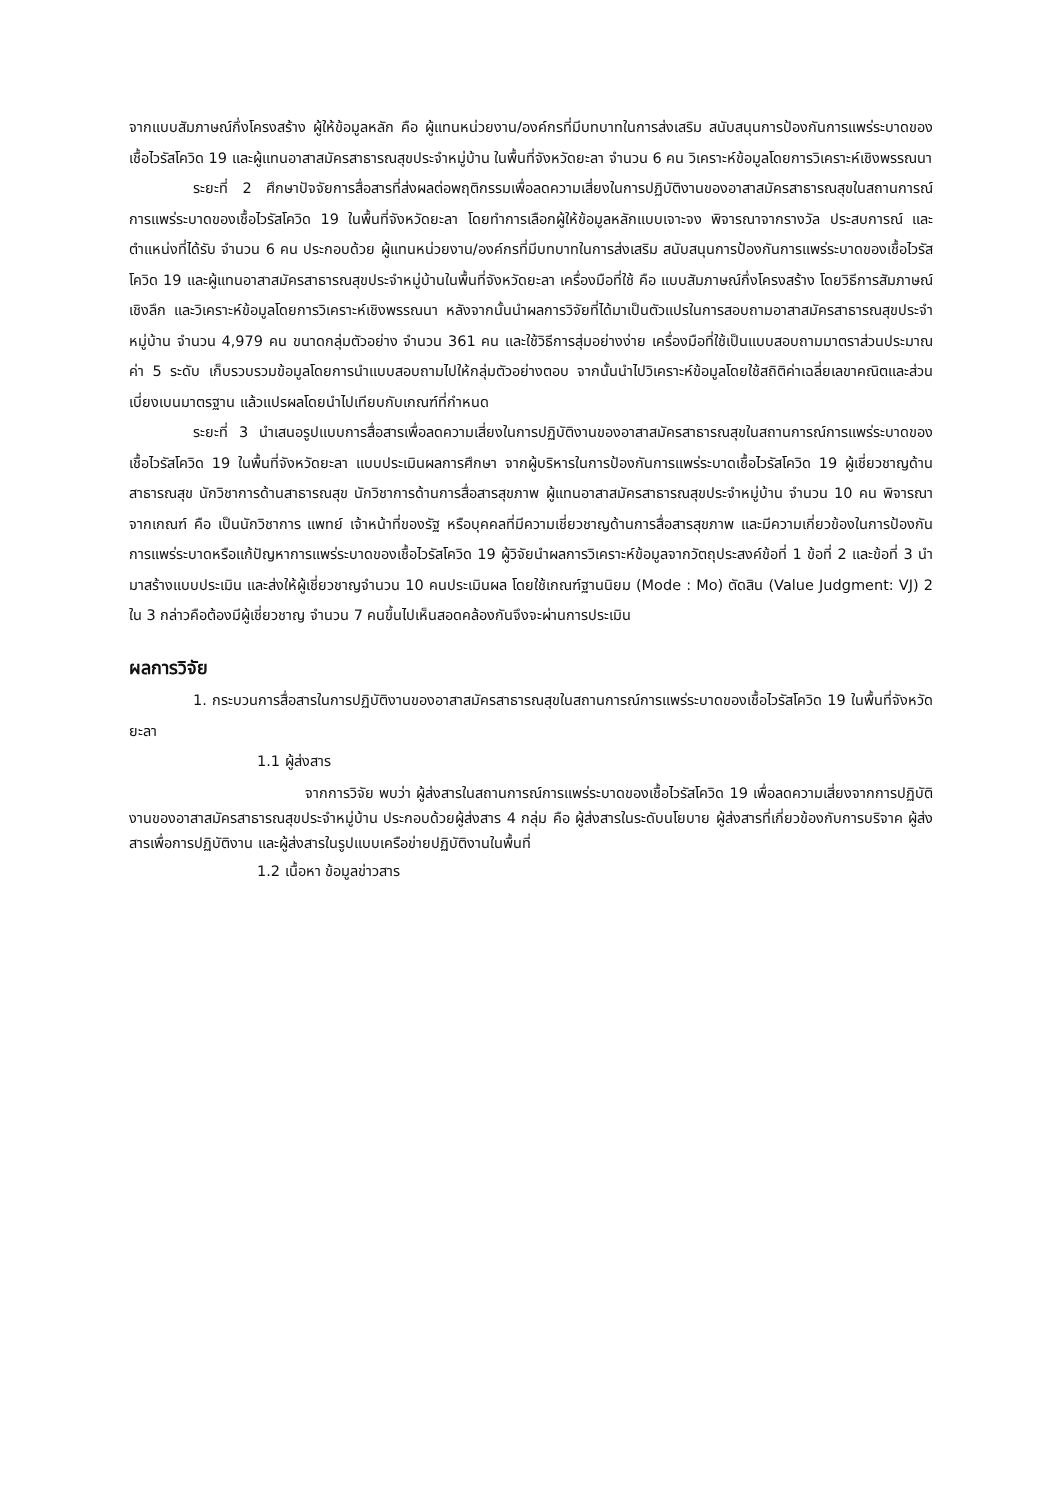จากแบบสัมภาษณ์กึ่งโครงสร้าง ผู้ให้ข้อมูลหลัก คือ ผู้แทนหน่วยงาน/องค์กรที่มีบทบาทในการส่งเสริม สนับสนุนการป้องกันการแพร่ระบาดของเชื้อไวรัสโควิด 19 และผู้แทนอาสาสมัครสาธารณสุขประจำหมู่บ้าน ในพื้นที่จังหวัดยะลา จำนวน 6 คน วิเคราะห์ข้อมูลโดยการวิเคราะห์เชิงพรรณนา
ระยะที่ 2 ศึกษาปัจจัยการสื่อสารที่ส่งผลต่อพฤติกรรมเพื่อลดความเสี่ยงในการปฏิบัติงานของอาสาสมัครสาธารณสุขในสถานการณ์การแพร่ระบาดของเชื้อไวรัสโควิด 19 ในพื้นที่จังหวัดยะลา โดยทำการเลือกผู้ให้ข้อมูลหลักแบบเจาะจง พิจารณาจากรางวัล ประสบการณ์ และตำแหน่งที่ได้รับ จำนวน 6 คน ประกอบด้วย ผู้แทนหน่วยงาน/องค์กรที่มีบทบาทในการส่งเสริม สนับสนุนการป้องกันการแพร่ระบาดของเชื้อไวรัสโควิด 19 และผู้แทนอาสาสมัครสาธารณสุขประจำหมู่บ้านในพื้นที่จังหวัดยะลา เครื่องมือที่ใช้ คือ แบบสัมภาษณ์กึ่งโครงสร้าง โดยวิธีการสัมภาษณ์เชิงลึก และวิเคราะห์ข้อมูลโดยการวิเคราะห์เชิงพรรณนา หลังจากนั้นนำผลการวิจัยที่ได้มาเป็นตัวแปรในการสอบถามอาสาสมัครสาธารณสุขประจำหมู่บ้าน จำนวน 4,979 คน ขนาดกลุ่มตัวอย่าง จำนวน 361 คน และใช้วิธีการสุ่มอย่างง่าย เครื่องมือที่ใช้เป็นแบบสอบถามมาตราส่วนประมาณค่า 5 ระดับ เก็บรวบรวมข้อมูลโดยการนำแบบสอบถามไปให้กลุ่มตัวอย่างตอบ จากนั้นนำไปวิเคราะห์ข้อมูลโดยใช้สถิติค่าเฉลี่ยเลขาคณิตและส่วนเบี่ยงเบนมาตรฐาน แล้วแปรผลโดยนำไปเทียบกับเกณฑ์ที่กำหนด
ระยะที่ 3 นำเสนอรูปแบบการสื่อสารเพื่อลดความเสี่ยงในการปฏิบัติงานของอาสาสมัครสาธารณสุขในสถานการณ์การแพร่ระบาดของเชื้อไวรัสโควิด 19 ในพื้นที่จังหวัดยะลา แบบประเมินผลการศึกษา จากผู้บริหารในการป้องกันการแพร่ระบาดเชื้อไวรัสโควิด 19 ผู้เชี่ยวชาญด้านสาธารณสุข นักวิชาการด้านสาธารณสุข นักวิชาการด้านการสื่อสารสุขภาพ ผู้แทนอาสาสมัครสาธารณสุขประจำหมู่บ้าน จำนวน 10 คน พิจารณาจากเกณฑ์ คือ เป็นนักวิชาการ แพทย์ เจ้าหน้าที่ของรัฐ หรือบุคคลที่มีความเชี่ยวชาญด้านการสื่อสารสุขภาพ และมีความเกี่ยวข้องในการป้องกันการแพร่ระบาดหรือแก้ปัญหาการแพร่ระบาดของเชื้อไวรัสโควิด 19 ผู้วิจัยนำผลการวิเคราะห์ข้อมูลจากวัตถุประสงค์ข้อที่ 1 ข้อที่ 2 และข้อที่ 3 นำมาสร้างแบบประเมิน และส่งให้ผู้เชี่ยวชาญจำนวน 10 คนประเมินผล โดยใช้เกณฑ์ฐานนิยม (Mode : Mo) ตัดสิน (Value Judgment: VJ) 2 ใน 3 กล่าวคือต้องมีผู้เชี่ยวชาญ จำนวน 7 คนขึ้นไปเห็นสอดคล้องกันจึงจะผ่านการประเมิน
ผลการวิจัย
1. กระบวนการสื่อสารในการปฏิบัติงานของอาสาสมัครสาธารณสุขในสถานการณ์การแพร่ระบาดของเชื้อไวรัสโควิด 19 ในพื้นที่จังหวัดยะลา
1.1 ผู้ส่งสาร
จากการวิจัย พบว่า ผู้ส่งสารในสถานการณ์การแพร่ระบาดของเชื้อไวรัสโควิด 19 เพื่อลดความเสี่ยงจากการปฏิบัติงานของอาสาสมัครสาธารณสุขประจำหมู่บ้าน ประกอบด้วยผู้ส่งสาร 4 กลุ่ม คือ ผู้ส่งสารในระดับนโยบาย ผู้ส่งสารที่เกี่ยวข้องกับการบริจาค ผู้ส่งสารเพื่อการปฏิบัติงาน และผู้ส่งสารในรูปแบบเครือข่ายปฏิบัติงานในพื้นที่
1.2 เนื้อหา ข้อมูลข่าวสาร